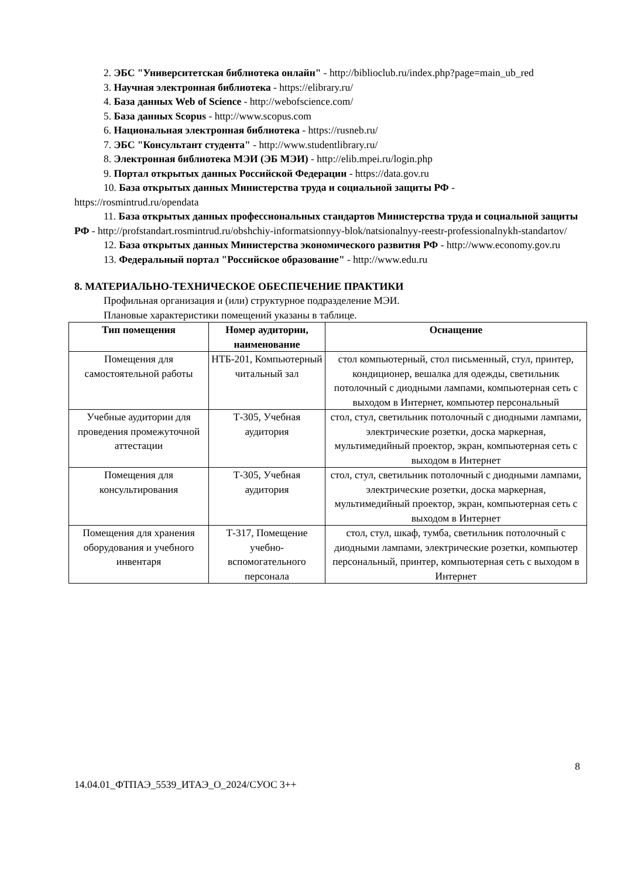2. ЭБС "Университетская библиотека онлайн" - http://biblioclub.ru/index.php?page=main_ub_red
3. Научная электронная библиотека - https://elibrary.ru/
4. База данных Web of Science - http://webofscience.com/
5. База данных Scopus - http://www.scopus.com
6. Национальная электронная библиотека - https://rusneb.ru/
7. ЭБС "Консультант студента" - http://www.studentlibrary.ru/
8. Электронная библиотека МЭИ (ЭБ МЭИ) - http://elib.mpei.ru/login.php
9. Портал открытых данных Российской Федерации - https://data.gov.ru
10. База открытых данных Министерства труда и социальной защиты РФ - https://rosmintrud.ru/opendata
11. База открытых данных профессиональных стандартов Министерства труда и социальной защиты РФ - http://profstandart.rosmintrud.ru/obshchiy-informatsionnyy-blok/natsionalnyy-reestr-professionalnykh-standartov/
12. База открытых данных Министерства экономического развития РФ - http://www.economy.gov.ru
13. Федеральный портал "Российское образование" - http://www.edu.ru
8. МАТЕРИАЛЬНО-ТЕХНИЧЕСКОЕ ОБЕСПЕЧЕНИЕ ПРАКТИКИ
Профильная организация и (или) структурное подразделение МЭИ.
Плановые характеристики помещений указаны в таблице.
| Тип помещения | Номер аудитории, наименование | Оснащение |
| --- | --- | --- |
| Помещения для самостоятельной работы | НТБ-201, Компьютерный читальный зал | стол компьютерный, стол письменный, стул, принтер, кондиционер, вешалка для одежды, светильник потолочный с диодными лампами, компьютерная сеть с выходом в Интернет, компьютер персональный |
| Учебные аудитории для проведения промежуточной аттестации | Т-305, Учебная аудитория | стол, стул, светильник потолочный с диодными лампами, электрические розетки, доска маркерная, мультимедийный проектор, экран, компьютерная сеть с выходом в Интернет |
| Помещения для консультирования | Т-305, Учебная аудитория | стол, стул, светильник потолочный с диодными лампами, электрические розетки, доска маркерная, мультимедийный проектор, экран, компьютерная сеть с выходом в Интернет |
| Помещения для хранения оборудования и учебного инвентаря | Т-317, Помещение учебно-вспомогательного персонала | стол, стул, шкаф, тумба, светильник потолочный с диодными лампами, электрические розетки, компьютер персональный, принтер, компьютерная сеть с выходом в Интернет |
8
14.04.01_ФТПАЭ_5539_ИТАЭ_О_2024/СУОС 3++